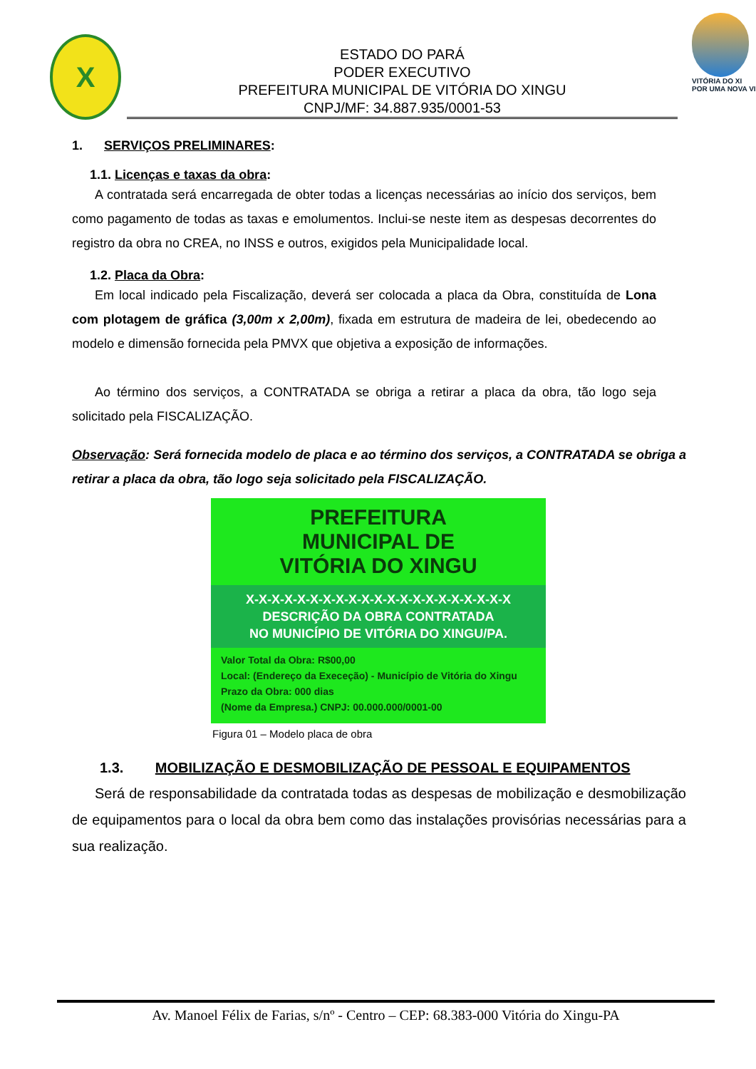X
ESTADO DO PARÁ
PODER EXECUTIVO
PREFEITURA MUNICIPAL DE VITÓRIA DO XINGU
CNPJ/MF: 34.887.935/0001-53
VITÓRIA DO XI
POR UMA NOVA VI
1. SERVIÇOS PRELIMINARES:
1.1. Licenças e taxas da obra:
A contratada será encarregada de obter todas a licenças necessárias ao início dos serviços, bem como pagamento de todas as taxas e emolumentos. Inclui-se neste item as despesas decorrentes do registro da obra no CREA, no INSS e outros, exigidos pela Municipalidade local.
1.2. Placa da Obra:
Em local indicado pela Fiscalização, deverá ser colocada a placa da Obra, constituída de Lona com plotagem de gráfica (3,00m x 2,00m), fixada em estrutura de madeira de lei, obedecendo ao modelo e dimensão fornecida pela PMVX que objetiva a exposição de informações.
Ao término dos serviços, a CONTRATADA se obriga a retirar a placa da obra, tão logo seja solicitado pela FISCALIZAÇÃO.
Observação: Será fornecida modelo de placa e ao término dos serviços, a CONTRATADA se obriga a retirar a placa da obra, tão logo seja solicitado pela FISCALIZAÇÃO.
PREFEITURA
MUNICIPAL DE
VITÓRIA DO XINGU
X-X-X-X-X-X-X-X-X-X-X-X-X-X-X-X-X-X-X-X-X
DESCRIÇÃO DA OBRA CONTRATADA
NO MUNICÍPIO DE VITÓRIA DO XINGU/PA.
Valor Total da Obra: R$00,00
Local: (Endereço da Execeção) - Município de Vitória do Xingu
Prazo da Obra: 000 dias
(Nome da Empresa.) CNPJ: 00.000.000/0001-00
Figura 01 – Modelo placa de obra
1.3. MOBILIZAÇÃO E DESMOBILIZAÇÃO DE PESSOAL E EQUIPAMENTOS
Será de responsabilidade da contratada todas as despesas de mobilização e desmobilização de equipamentos para o local da obra bem como das instalações provisórias necessárias para a sua realização.
Av. Manoel Félix de Farias, s/nº - Centro – CEP: 68.383-000 Vitória do Xingu-PA